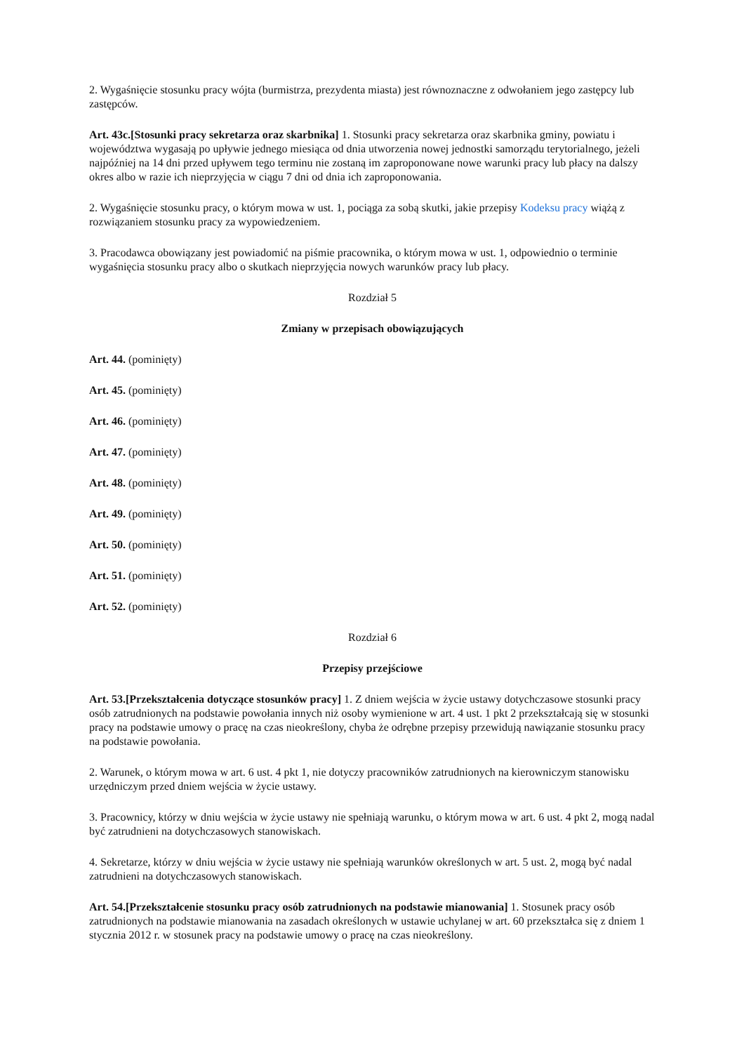2. Wygaśnięcie stosunku pracy wójta (burmistrza, prezydenta miasta) jest równoznaczne z odwołaniem jego zastępcy lub zastępców.
Art. 43c.[Stosunki pracy sekretarza oraz skarbnika] 1. Stosunki pracy sekretarza oraz skarbnika gminy, powiatu i województwa wygasają po upływie jednego miesiąca od dnia utworzenia nowej jednostki samorządu terytorialnego, jeżeli najpóźniej na 14 dni przed upływem tego terminu nie zostaną im zaproponowane nowe warunki pracy lub płacy na dalszy okres albo w razie ich nieprzyjęcia w ciągu 7 dni od dnia ich zaproponowania.
2. Wygaśnięcie stosunku pracy, o którym mowa w ust. 1, pociąga za sobą skutki, jakie przepisy Kodeksu pracy wiążą z rozwiązaniem stosunku pracy za wypowiedzeniem.
3. Pracodawca obowiązany jest powiadomić na piśmie pracownika, o którym mowa w ust. 1, odpowiednio o terminie wygaśnięcia stosunku pracy albo o skutkach nieprzyjęcia nowych warunków pracy lub płacy.
Rozdział 5
Zmiany w przepisach obowiązujących
Art. 44. (pominięty)
Art. 45. (pominięty)
Art. 46. (pominięty)
Art. 47. (pominięty)
Art. 48. (pominięty)
Art. 49. (pominięty)
Art. 50. (pominięty)
Art. 51. (pominięty)
Art. 52. (pominięty)
Rozdział 6
Przepisy przejściowe
Art. 53.[Przekształcenia dotyczące stosunków pracy] 1. Z dniem wejścia w życie ustawy dotychczasowe stosunki pracy osób zatrudnionych na podstawie powołania innych niż osoby wymienione w art. 4 ust. 1 pkt 2 przekształcają się w stosunki pracy na podstawie umowy o pracę na czas nieokreślony, chyba że odrębne przepisy przewidują nawiązanie stosunku pracy na podstawie powołania.
2. Warunek, o którym mowa w art. 6 ust. 4 pkt 1, nie dotyczy pracowników zatrudnionych na kierowniczym stanowisku urzędniczym przed dniem wejścia w życie ustawy.
3. Pracownicy, którzy w dniu wejścia w życie ustawy nie spełniają warunku, o którym mowa w art. 6 ust. 4 pkt 2, mogą nadal być zatrudnieni na dotychczasowych stanowiskach.
4. Sekretarze, którzy w dniu wejścia w życie ustawy nie spełniają warunków określonych w art. 5 ust. 2, mogą być nadal zatrudnieni na dotychczasowych stanowiskach.
Art. 54.[Przekształcenie stosunku pracy osób zatrudnionych na podstawie mianowania] 1. Stosunek pracy osób zatrudnionych na podstawie mianowania na zasadach określonych w ustawie uchylanej w art. 60 przekształca się z dniem 1 stycznia 2012 r. w stosunek pracy na podstawie umowy o pracę na czas nieokreślony.